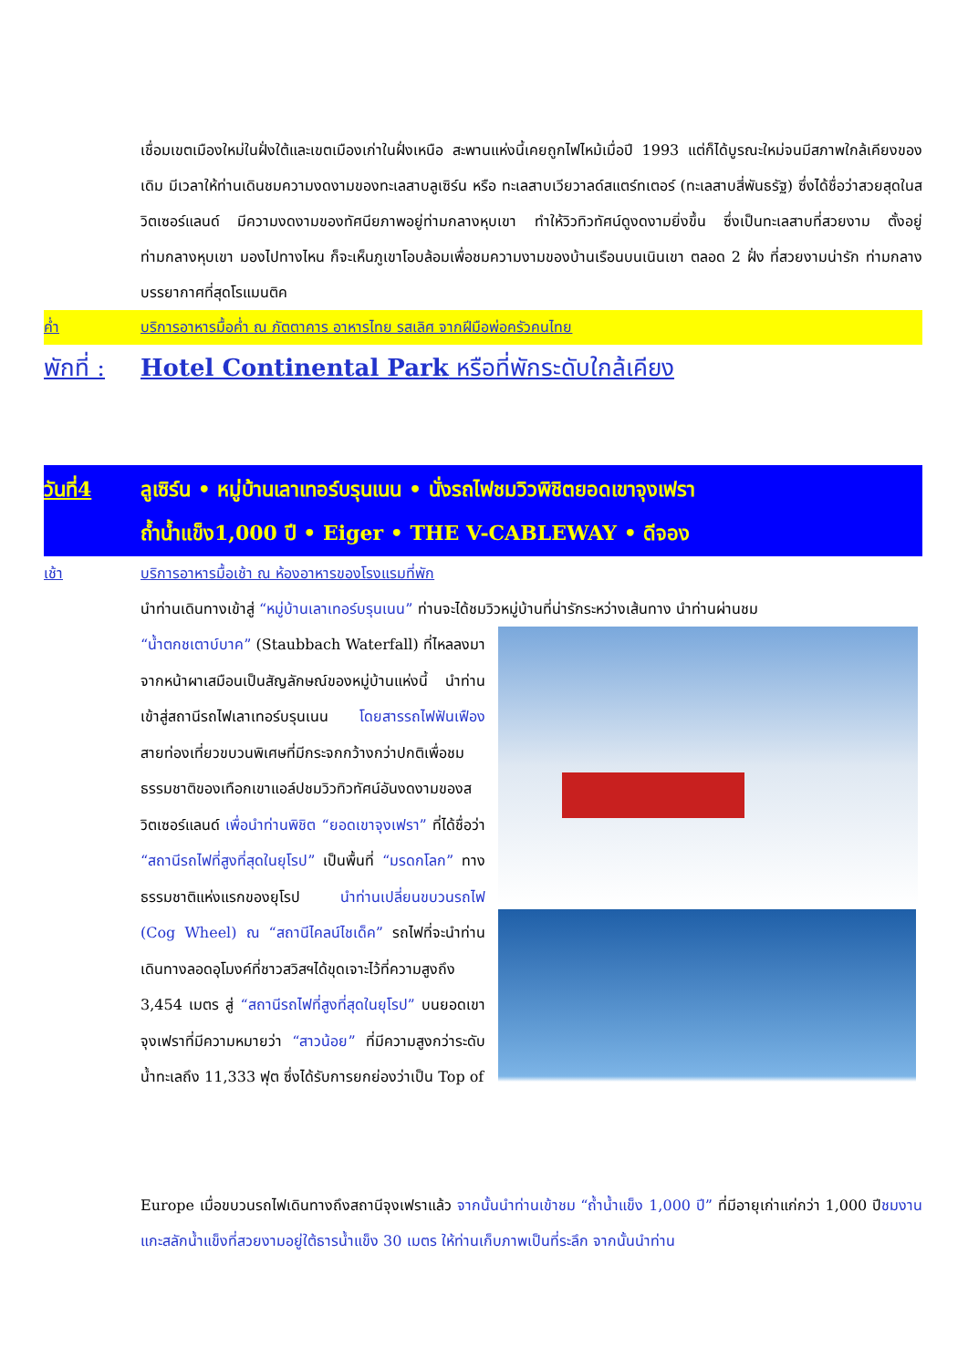เชื่อมเขตเมืองใหม่ในฝั่งใต้และเขตเมืองเก่าในฝั่งเหนือ สะพานแห่งนี้เคยถูกไฟไหม้เมื่อปี 1993 แต่ก็ได้บูรณะใหม่จนมีสภาพใกล้เคียงของเดิม มีเวลาให้ท่านเดินชมความงดงามของทะเลสาบลูเซิร์น หรือ ทะเลสาบเวียวาลด์สแตร์ทเตอร์ (ทะเลสาบสี่พันธรัฐ) ซึ่งได้ชื่อว่าสวยสุดในสวิตเซอร์แลนด์ มีความงดงามของทัศนียภาพอยู่ท่ามกลางหุบเขา ทำให้วิวทิวทัศน์ดูงดงามยิ่งขึ้น ซึ่งเป็นทะเลสาบที่สวยงาม ตั้งอยู่ท่ามกลางหุบเขา มองไปทางไหน ก็จะเห็นภูเขาโอบล้อมเพื่อชมความงามของบ้านเรือนบนเนินเขา ตลอด 2 ฝั่ง ที่สวยงามน่ารัก ท่ามกลางบรรยากาศที่สุดโรแมนติค
ค่ำ บริการอาหารมื้อค่ำ ณ ภัตตาคาร อาหารไทย รสเลิศ จากฝีมือพ่อครัวคนไทย
พักที่ : Hotel Continental Park หรือที่พักระดับใกล้เคียง
วันที่4 ลูเซิร์น • หมู่บ้านเลาเทอร์บรุนเนน • นั่งรถไฟชมวิวพิชิตยอดเขาจุงเฟรา
ถ้ำน้ำแข็ง1,000 ปี • Eiger • THE V-CABLEWAY • ดีจอง
เช้า บริการอาหารมื้อเช้า ณ ห้องอาหารของโรงแรมที่พัก
นำท่านเดินทางเข้าสู่ “หมู่บ้านเลาเทอร์บรุนเนน” ท่านจะได้ชมวิวหมู่บ้านที่น่ารักระหว่างเส้นทาง นำท่านผ่านชม
“น้ำตกชเตาบ์บาค” (Staubbach Waterfall) ที่ไหลลงมาจากหน้าผาเสมือนเป็นสัญลักษณ์ของหมู่บ้านแห่งนี้ นำท่านเข้าสู่สถานีรถไฟเลาเทอร์บรุนเนน โดยสารรถไฟฟันเฟือง สายท่องเที่ยวขบวนพิเศษที่มีกระจกกว้างกว่าปกติเพื่อชมธรรมชาติของเทือกเขาแอล์ปชมวิวทิวทัศน์อันงดงามของสวิตเซอร์แลนด์ เพื่อนำท่านพิชิต “ยอดเขาจุงเฟรา” ที่ได้ชื่อว่า “สถานีรถไฟที่สูงที่สุดในยุโรป” เป็นพื้นที่ “มรดกโลก” ทางธรรมชาติแห่งแรกของยุโรป นำท่านเปลี่ยนขบวนรถไฟ (Cog Wheel) ณ “สถานีไคลน์ไชเด็ค” รถไฟที่จะนำท่านเดินทางลอดอุโมงค์ที่ชาวสวิสฯได้ขุดเจาะไว้ที่ความสูงถึง 3,454 เมตร สู่ “สถานีรถไฟที่สูงที่สุดในยุโรป” บนยอดเขาจุงเฟราที่มีความหมายว่า “สาวน้อย” ที่มีความสูงกว่าระดับน้ำทะเลถึง 11,333 ฟุต ซึ่งได้รับการยกย่องว่าเป็น Top of
Europe เมื่อขบวนรถไฟเดินทางถึงสถานีจุงเฟราแล้ว จากนั้นนำท่านเข้าชม “ถ้ำน้ำแข็ง 1,000 ปี” ที่มีอายุเก่าแก่กว่า 1,000 ปีชมงานแกะสลักน้ำแข็งที่สวยงามอยู่ใต้ธารน้ำแข็ง 30 เมตร ให้ท่านเก็บภาพเป็นที่ระลึก จากนั้นนำท่าน